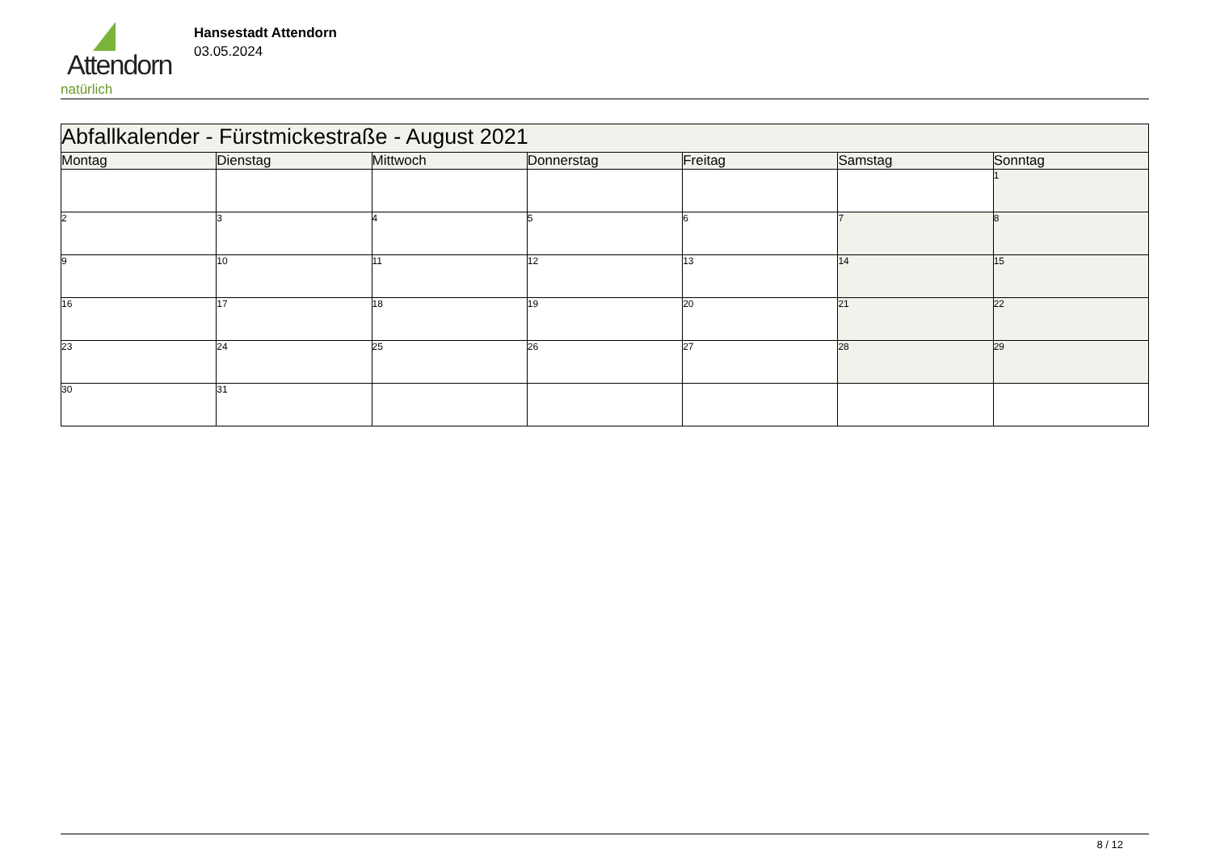Attendorn
natürlich
Hansestadt Attendorn
03.05.2024
| Abfallkalender - Fürstmickestraße - August 2021 | | | | | | |
| --- | --- | --- | --- | --- | --- | --- |
| Montag | Dienstag | Mittwoch | Donnerstag | Freitag | Samstag | Sonntag |
| | | | | | | 1 |
| 2 | 3 | 4 | 5 | 6 | 7 | 8 |
| 9 | 10 | 11 | 12 | 13 | 14 | 15 |
| 16 | 17 | 18 | 19 | 20 | 21 | 22 |
| 23 | 24 | 25 | 26 | 27 | 28 | 29 |
| 30 | 31 | | | | | |
8 / 12